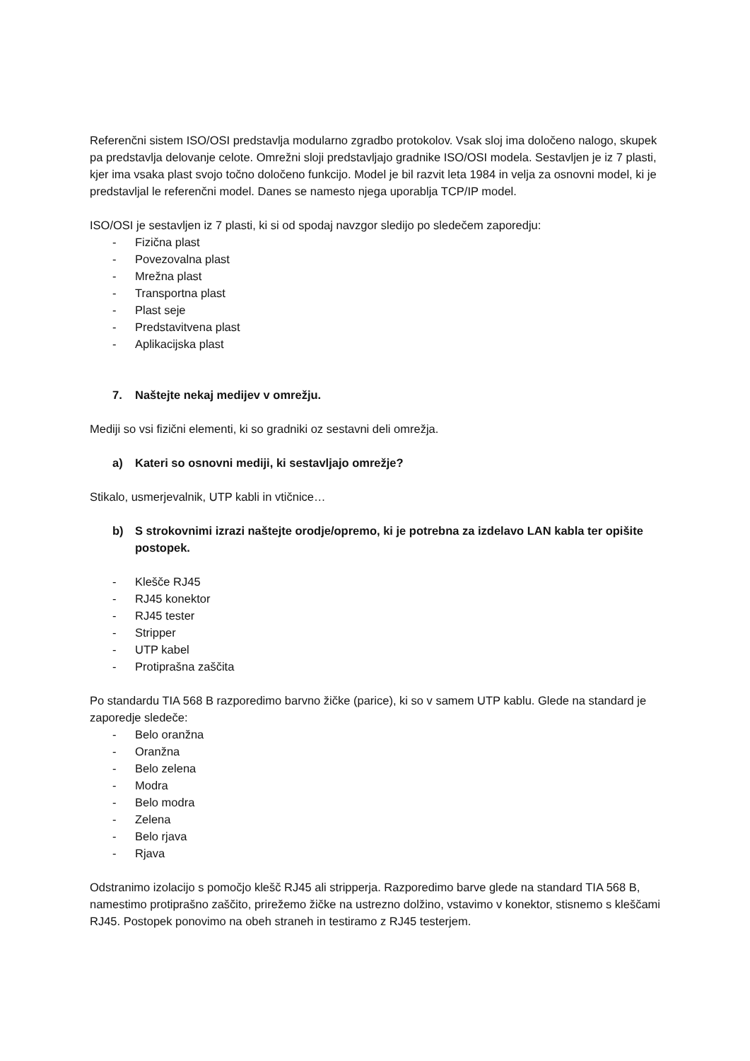Referenčni sistem ISO/OSI predstavlja modularno zgradbo protokolov. Vsak sloj ima določeno nalogo, skupek pa predstavlja delovanje celote. Omrežni sloji predstavljajo gradnike ISO/OSI modela. Sestavljen je iz 7 plasti, kjer ima vsaka plast svojo točno določeno funkcijo. Model je bil razvit leta 1984 in velja za osnovni model, ki je predstavljal le referenčni model. Danes se namesto njega uporablja TCP/IP model.
ISO/OSI je sestavljen iz 7 plasti, ki si od spodaj navzgor sledijo po sledečem zaporedju:
- Fizična plast
- Povezovalna plast
- Mrežna plast
- Transportna plast
- Plast seje
- Predstavitvena plast
- Aplikacijska plast
7. Naštejte nekaj medijev v omrežju.
Mediji so vsi fizični elementi, ki so gradniki oz sestavni deli omrežja.
a) Kateri so osnovni mediji, ki sestavljajo omrežje?
Stikalo, usmerjevalnik, UTP kabli in vtičnice…
b) S strokovnimi izrazi naštejte orodje/opremo, ki je potrebna za izdelavo LAN kabla ter opišite postopek.
- Klešče RJ45
- RJ45 konektor
- RJ45 tester
- Stripper
- UTP kabel
- Protiprašna zaščita
Po standardu TIA 568 B razporedimo barvno žičke (parice), ki so v samem UTP kablu. Glede na standard je zaporedje sledeče:
- Belo oranžna
- Oranžna
- Belo zelena
- Modra
- Belo modra
- Zelena
- Belo rjava
- Rjava
Odstranimo izolacijo s pomočjo klešč RJ45 ali stripperja. Razporedimo barve glede na standard TIA 568 B, namestimo protiprašno zaščito, prirežemo žičke na ustrezno dolžino, vstavimo v konektor, stisnemo s kleščami RJ45. Postopek ponovimo na obeh straneh in testiramo z RJ45 testerjem.